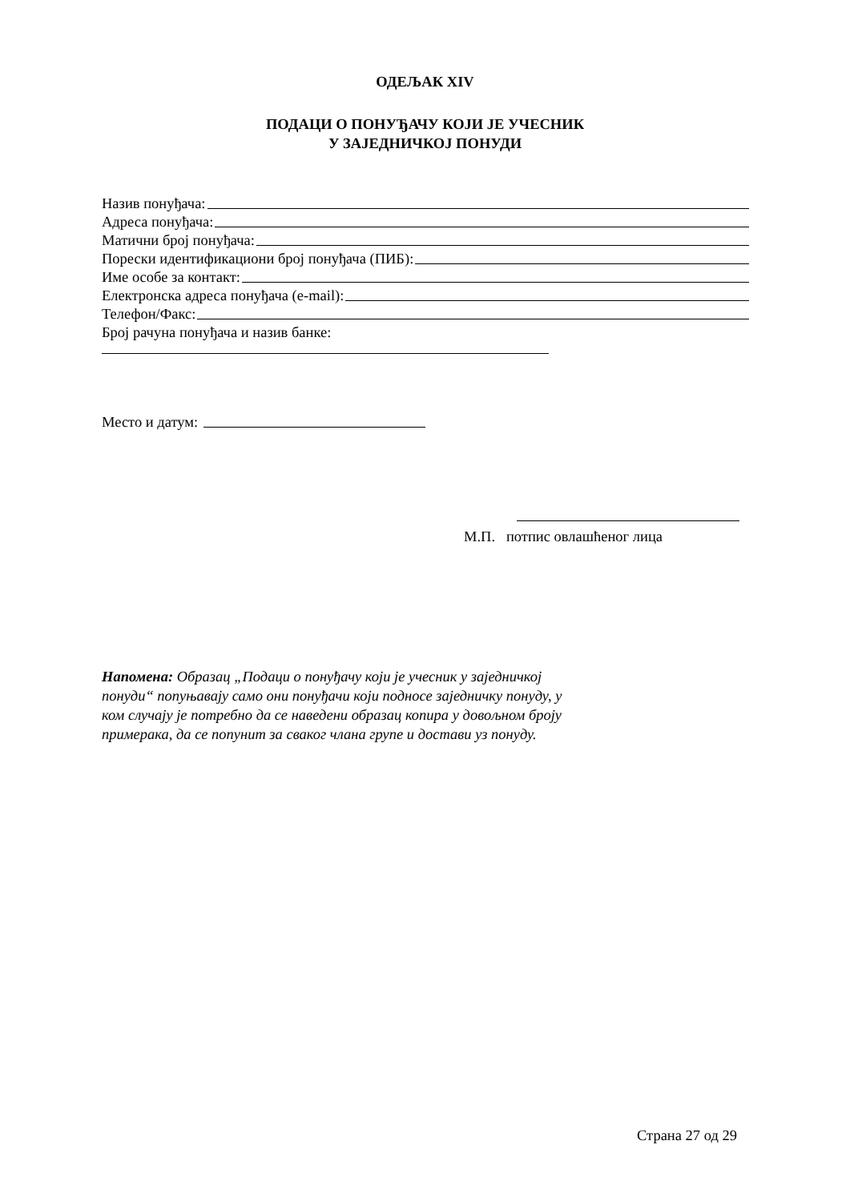ОДЕЉАК XIV
ПОДАЦИ О ПОНУЂАЧУ КОЈИ ЈЕ УЧЕСНИК
У ЗАЈЕДНИЧКОЈ ПОНУДИ
Назив понуђача:
Адреса понуђача:
Матични број понуђача:
Порески идентификациони број понуђача (ПИБ):
Име особе за контакт:
Електронска адреса понуђача (e-mail):
Телефон/Факс:
Број рачуна понуђача и назив банке:
Место и датум:
М.П. потпис овлашћеног лица
Напомена: Образац „Подаци о понуђачу који је учесник у заједничкој понуди“ попуњавају само они понуђачи који подносе заједничку понуду, у ком случају је потребно да се наведени образац копира у довољном броју примерака, да се попунит за сваког члана групе и достави уз понуду.
Страна 27 од 29